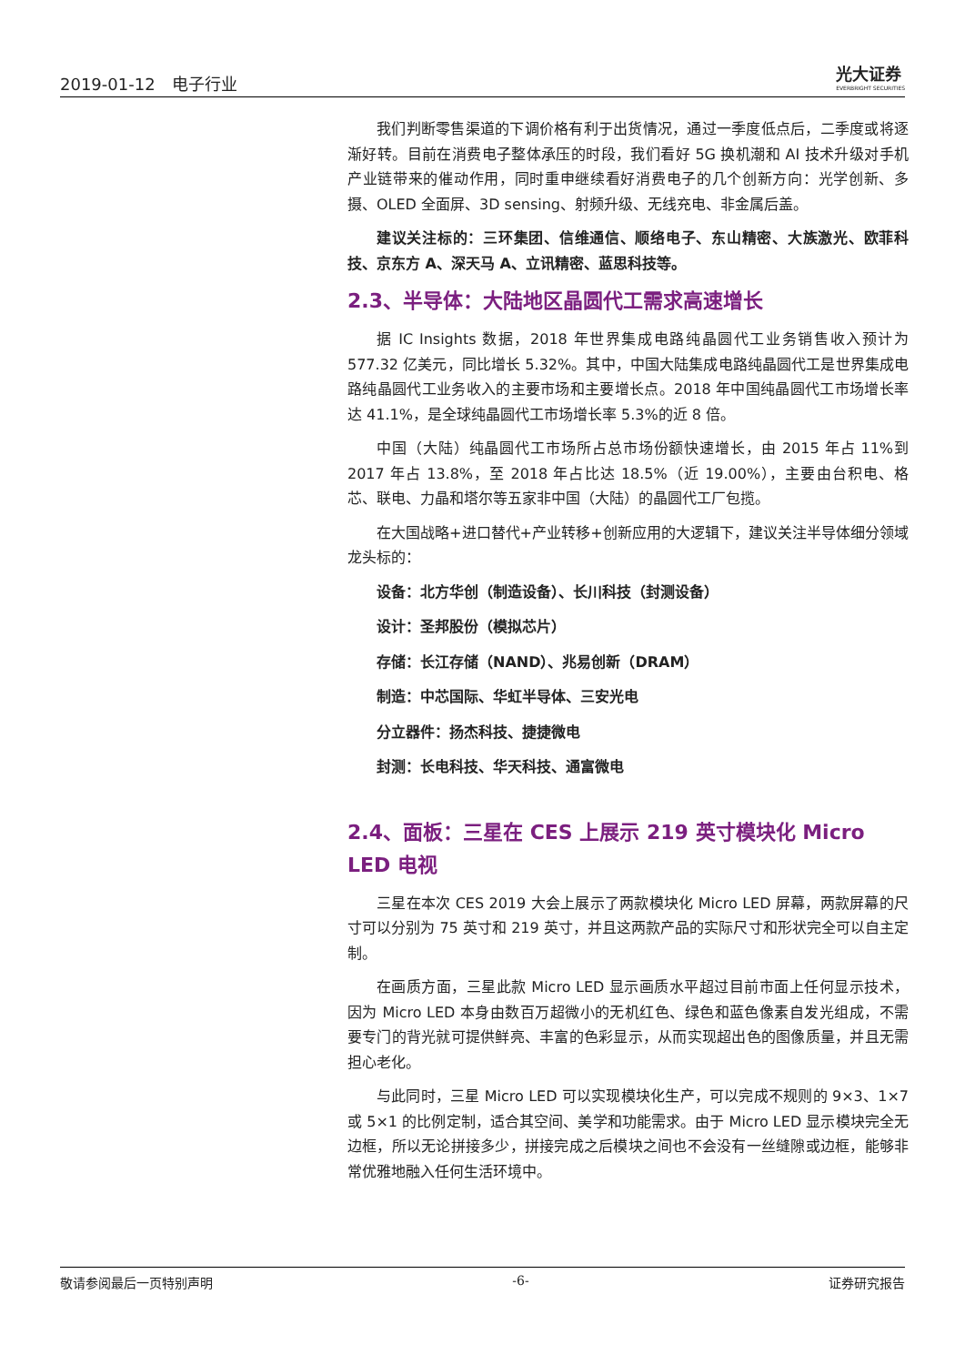2019-01-12　电子行业
光大证券
EVERBRIGHT SECURITIES
我们判断零售渠道的下调价格有利于出货情况，通过一季度低点后，二季度或将逐渐好转。目前在消费电子整体承压的时段，我们看好 5G 换机潮和 AI 技术升级对手机产业链带来的催动作用，同时重申继续看好消费电子的几个创新方向：光学创新、多摄、OLED 全面屏、3D sensing、射频升级、无线充电、非金属后盖。
建议关注标的：三环集团、信维通信、顺络电子、东山精密、大族激光、欧菲科技、京东方 A、深天马 A、立讯精密、蓝思科技等。
2.3、半导体：大陆地区晶圆代工需求高速增长
据 IC Insights 数据，2018 年世界集成电路纯晶圆代工业务销售收入预计为 577.32 亿美元，同比增长 5.32%。其中，中国大陆集成电路纯晶圆代工是世界集成电路纯晶圆代工业务收入的主要市场和主要增长点。2018 年中国纯晶圆代工市场增长率达 41.1%，是全球纯晶圆代工市场增长率 5.3%的近 8 倍。
中国（大陆）纯晶圆代工市场所占总市场份额快速增长，由 2015 年占 11%到 2017 年占 13.8%，至 2018 年占比达 18.5%（近 19.00%），主要由台积电、格芯、联电、力晶和塔尔等五家非中国（大陆）的晶圆代工厂包揽。
在大国战略+进口替代+产业转移+创新应用的大逻辑下，建议关注半导体细分领域龙头标的：
设备：北方华创（制造设备）、长川科技（封测设备）
设计：圣邦股份（模拟芯片）
存储：长江存储（NAND）、兆易创新（DRAM）
制造：中芯国际、华虹半导体、三安光电
分立器件：扬杰科技、捷捷微电
封测：长电科技、华天科技、通富微电
2.4、面板：三星在 CES 上展示 219 英寸模块化 Micro LED 电视
三星在本次 CES 2019 大会上展示了两款模块化 Micro LED 屏幕，两款屏幕的尺寸可以分别为 75 英寸和 219 英寸，并且这两款产品的实际尺寸和形状完全可以自主定制。
在画质方面，三星此款 Micro LED 显示画质水平超过目前市面上任何显示技术，因为 Micro LED 本身由数百万超微小的无机红色、绿色和蓝色像素自发光组成，不需要专门的背光就可提供鲜亮、丰富的色彩显示，从而实现超出色的图像质量，并且无需担心老化。
与此同时，三星 Micro LED 可以实现模块化生产，可以完成不规则的 9×3、1×7 或 5×1 的比例定制，适合其空间、美学和功能需求。由于 Micro LED 显示模块完全无边框，所以无论拼接多少，拼接完成之后模块之间也不会没有一丝缝隙或边框，能够非常优雅地融入任何生活环境中。
敬请参阅最后一页特别声明 -6- 证券研究报告